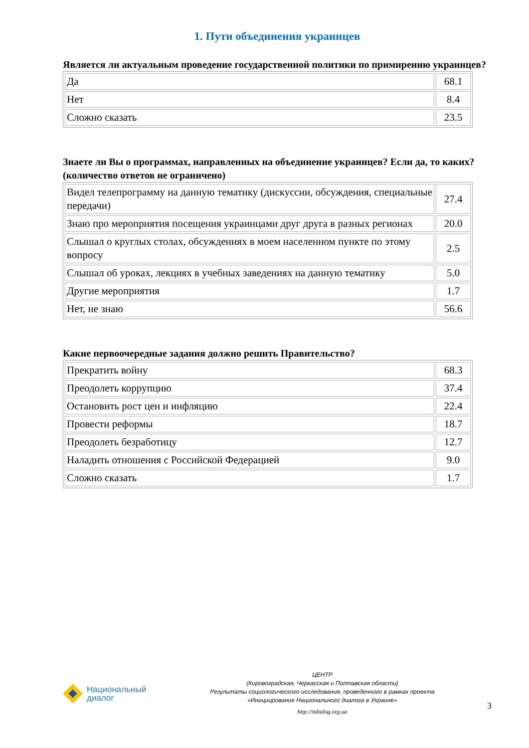1. Пути объединения украинцев
Является ли актуальным проведение государственной политики по примирению украинцев?
| Да | 68.1 |
| Нет | 8.4 |
| Сложно сказать | 23.5 |
Знаете ли Вы о программах, направленных на объединение украинцев? Если да, то каких? (количество ответов не ограничено)
| Видел телепрограмму на данную тематику (дискуссии, обсуждения, специальные передачи) | 27.4 |
| Знаю про мероприятия посещения украинцами друг друга в разных регионах | 20.0 |
| Слышал о круглых столах, обсуждениях в моем населенном пункте по этому вопросу | 2.5 |
| Слышал об уроках, лекциях в учебных заведениях на данную тематику | 5.0 |
| Другие мероприятия | 1.7 |
| Нет, не знаю | 56.6 |
Какие первоочередные задания должно решить Правительство?
| Прекратить войну | 68.3 |
| Преодолеть коррупцию | 37.4 |
| Остановить рост цен и инфляцию | 22.4 |
| Провести реформы | 18.7 |
| Преодолеть безработицу | 12.7 |
| Наладить отношения с Российской Федерацией | 9.0 |
| Сложно сказать | 1.7 |
Национальный
диалог
ЦЕНТР
(Кировоградская, Черкасская и Полтавская области)
Результаты социологического исследования, проведенного в рамках проекта
«Инициирование Национального диалога в Украине»
http://ndialog.org.ua
3